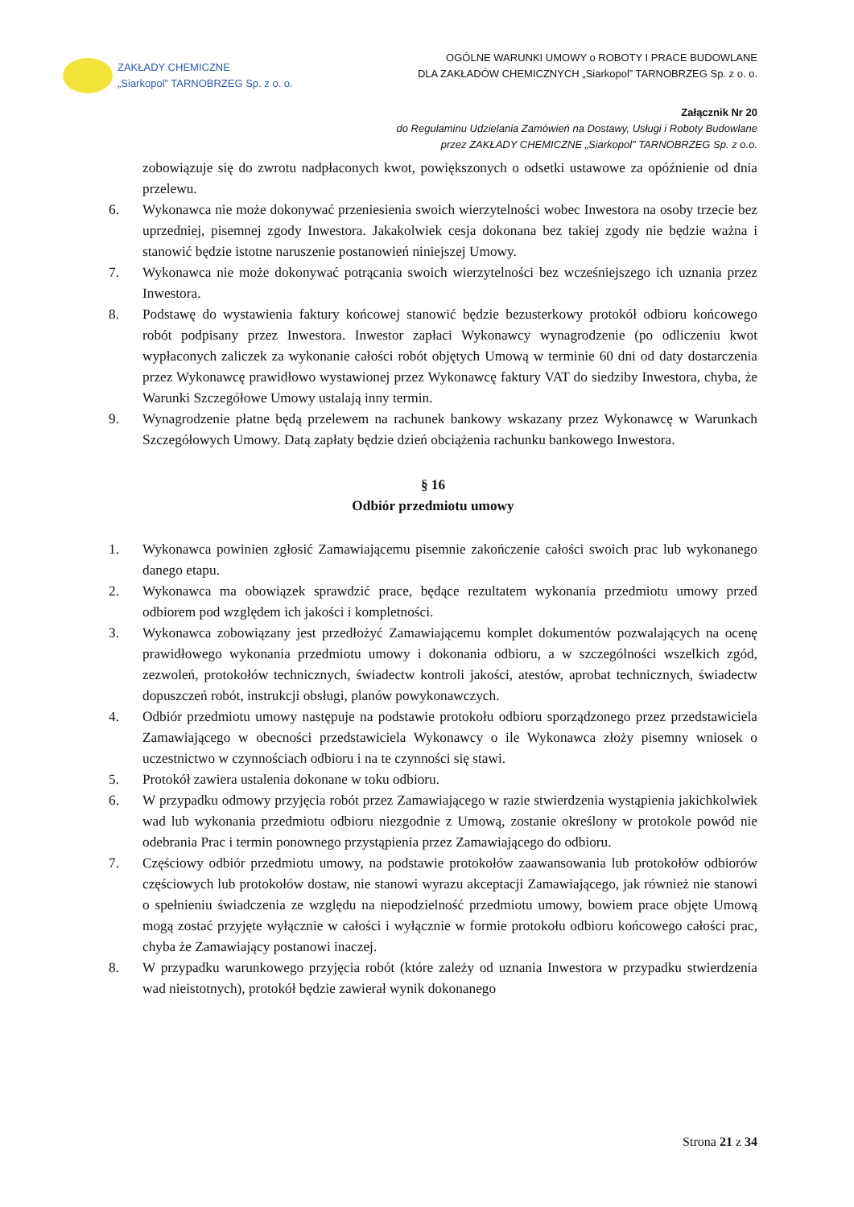ZAKŁADY CHEMICZNE
„Siarkopol” TARNOBRZEG Sp. z o. o.
OGÓLNE WARUNKI UMOWY o ROBOTY I PRACE BUDOWLANE
DLA ZAKŁADÓW CHEMICZNYCH „Siarkopol” TARNOBRZEG Sp. z o. o.
Załącznik Nr 20
do Regulaminu Udzielania Zamówień na Dostawy, Usługi i Roboty Budowlane
przez ZAKŁADY CHEMICZNE „Siarkopol” TARNOBRZEG Sp. z o.o.
zobowiązuje się do zwrotu nadpłaconych kwot, powiększonych o odsetki ustawowe za opóźnienie od dnia przelewu.
6. Wykonawca nie może dokonywać przeniesienia swoich wierzytelności wobec Inwestora na osoby trzecie bez uprzedniej, pisemnej zgody Inwestora. Jakakolwiek cesja dokonana bez takiej zgody nie będzie ważna i stanowić będzie istotne naruszenie postanowień niniejszej Umowy.
7. Wykonawca nie może dokonywać potrącania swoich wierzytelności bez wcześniejszego ich uznania przez Inwestora.
8. Podstawę do wystawienia faktury końcowej stanowić będzie bezusterkowy protokół odbioru końcowego robót podpisany przez Inwestora. Inwestor zapłaci Wykonawcy wynagrodzenie (po odliczeniu kwot wypłaconych zaliczek za wykonanie całości robót objętych Umową w terminie 60 dni od daty dostarczenia przez Wykonawcę prawidłowo wystawionej przez Wykonawcę faktury VAT do siedziby Inwestora, chyba, że Warunki Szczegółowe Umowy ustalają inny termin.
9. Wynagrodzenie płatne będą przelewem na rachunek bankowy wskazany przez Wykonawcę w Warunkach Szczegółowych Umowy. Datą zapłaty będzie dzień obciążenia rachunku bankowego Inwestora.
§ 16
Odbiór przedmiotu umowy
1. Wykonawca powinien zgłosić Zamawiającemu pisemnie zakończenie całości swoich prac lub wykonanego danego etapu.
2. Wykonawca ma obowiązek sprawdzić prace, będące rezultatem wykonania przedmiotu umowy przed odbiorem pod względem ich jakości i kompletności.
3. Wykonawca zobowiązany jest przedłożyć Zamawiającemu komplet dokumentów pozwalających na ocenę prawidłowego wykonania przedmiotu umowy i dokonania odbioru, a w szczególności wszelkich zgód, zezwoleń, protokołów technicznych, świadectw kontroli jakości, atestów, aprobat technicznych, świadectw dopuszczeń robót, instrukcji obsługi, planów powykonawczych.
4. Odbiór przedmiotu umowy następuje na podstawie protokołu odbioru sporządzonego przez przedstawiciela Zamawiającego w obecności przedstawiciela Wykonawcy o ile Wykonawca złoży pisemny wniosek o uczestnictwo w czynnościach odbioru i na te czynności się stawi.
5. Protokół zawiera ustalenia dokonane w toku odbioru.
6. W przypadku odmowy przyjęcia robót przez Zamawiającego w razie stwierdzenia wystąpienia jakichkolwiek wad lub wykonania przedmiotu odbioru niezgodnie z Umową, zostanie określony w protokole powód nie odebrania Prac i termin ponownego przystąpienia przez Zamawiającego do odbioru.
7. Częściowy odbiór przedmiotu umowy, na podstawie protokołów zaawansowania lub protokołów odbiorów częściowych lub protokołów dostaw, nie stanowi wyrazu akceptacji Zamawiającego, jak również nie stanowi o spełnieniu świadczenia ze względu na niepodzielność przedmiotu umowy, bowiem prace objęte Umową mogą zostać przyjęte wyłącznie w całości i wyłącznie w formie protokołu odbioru końcowego całości prac, chyba że Zamawiający postanowi inaczej.
8. W przypadku warunkowego przyjęcia robót (które zależy od uznania Inwestora w przypadku stwierdzenia wad nieistotnych), protokół będzie zawierał wynik dokonanego
Strona 21 z 34